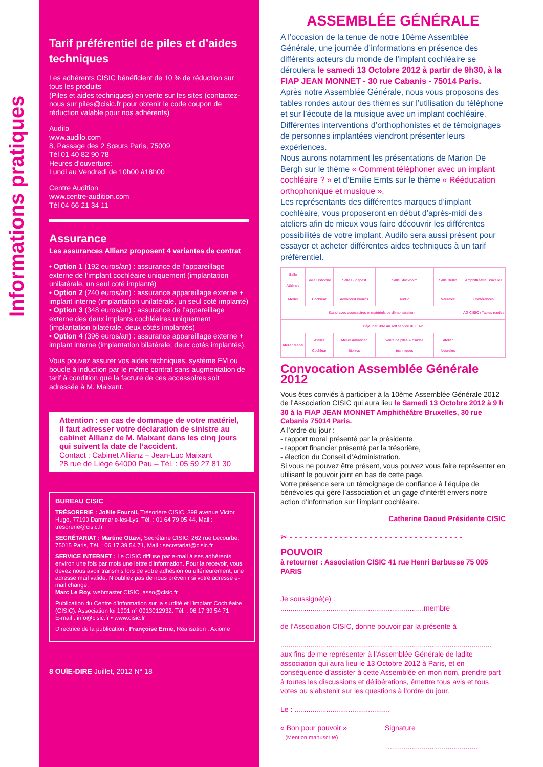Informations pratiques
Tarif préférentiel de piles et d’aides techniques
Les adhérents CISIC bénéficient de 10 % de réduction sur tous les produits
(Piles et aides techniques) en vente sur les sites (contactez-nous sur piles@cisic.fr pour obtenir le code coupon de réduction valable pour nos adhérents)
Audilo
www.audilo.com
8, Passage des 2 Sœurs Paris, 75009
Tél 01 40 82 90 78
Heures d’ouverture:
Lundi au Vendredi de 10h00 à18h00
Centre Audition
www.centre-audition.com
Tél 04 66 21 34 11
Assurance
Les assurances Allianz proposent 4 variantes de contrat
• Option 1 (192 euros/an) : assurance de l’appareillage externe de l’implant cochléaire uniquement (implantation unilatérale, un seul coté implanté)
• Option 2 (240 euros/an) : assurance appareillage externe + implant interne (implantation unilatérale, un seul coté implanté)
• Option 3 (348 euros/an) : assurance de l’appareillage externe des deux implants cochléaires uniquement (implantation bilatérale, deux côtés implantés)
• Option 4 (396 euros/an) : assurance appareillage externe + implant interne (implantation bilatérale, deux cotés implantés).
Vous pouvez assurer vos aides techniques, système FM ou boucle à induction par le même contrat sans augmentation de tarif à condition que la facture de ces accessoires soit adressée à M. Maixant.
Attention : en cas de dommage de votre matériel, il faut adresser votre déclaration de sinistre au cabinet Allianz de M. Maixant dans les cinq jours qui suivent la date de l’accident.
Contact : Cabinet Allianz – Jean-Luc Maixant
28 rue de Liège 64000 Pau – Tél. : 05 59 27 81 30
BUREAU CISIC
TRÉSORERIE : Joëlle Fournil, Trésorière CISIC, 398 avenue Victor Hugo, 77190 Dammarie-les-Lys, Tél. : 01 64 79 05 44, Mail : tresorerie@cisic.fr
SECRÉTARIAT : Martine Ottavi, Secrétaire CISIC, 262 rue Lecourbe,
75015 Paris, Tél. : 06 17 39 54 71, Mail : secretariat@cisic.fr
SERVICE INTERNET : Le CISIC diffuse par e-mail à ses adhérents environ une fois par mois une lettre d’information. Pour la recevoir, vous devez nous avoir transmis lors de votre adhésion ou ultérieurement, une adresse mail valide. N’oubliez pas de nous prévenir si votre adresse e-mail change.
Marc Le Roy, webmaster CISIC, asso@cisic.fr
Publication du Centre d’information sur la surdité et l’implant Cochléaire (CISIC). Association loi 1901 n° 0913012932. Tél. : 06 17 39 54 71
E-mail : info@cisic.fr • www.cisic.fr
Directrice de la publication : Françoise Ernie, Réalisation : Axiome
8 OUÏE-DIRE Juillet, 2012 N° 18
ASSEMBLÉE GÉNÉRALE
A l’occasion de la tenue de notre 10ème Assemblée Générale, une journée d’informations en présence des différents acteurs du monde de l’implant cochléaire se déroulera le samedi 13 Octobre 2012 à partir de 9h30, à la FIAP JEAN MONNET - 30 rue Cabanis - 75014 Paris.
Après notre Assemblée Générale, nous vous proposons des tables rondes autour des thèmes sur l’utilisation du téléphone et sur l’écoute de la musique avec un implant cochléaire. Différentes interventions d’orthophonistes et de témoignages de personnes implantées viendront présenter leurs expériences.
Nous aurons notamment les présentations de Marion De Bergh sur le thème « Comment téléphoner avec un implant cochléaire ? » et d’Emilie Ernts sur le thème « Rééducation orthophonique et musique ».
Les représentants des différentes marques d’implant cochléaire, vous proposeront en début d’après-midi des ateliers afin de mieux vous faire découvrir les différentes possibilités de votre implant. Audilo sera aussi présent pour essayer et acheter différentes aides techniques à un tarif préférentiel.
| Salle Athènes | Salle Lisbonne | Salle Budapest | Salle Stockholm | Salle Berlin | Amphithéâtre Bruxelles |
| Medel | Cochlear | Advanced Bionics | Audilo | Neurelec | Conférences |
| Stand avec accessoires et matériels de démonstration | | | | | AG CISIC / Tables rondes |
| Déjeuner libre au self service du FIAP | | | | | |
| Atelier Medel | Atelier Cochlear | Atelier Advanced Bionics | vente de piles & d’aides techniques | Atelier Neurelec | |
Convocation Assemblée Générale 2012
Vous êtes conviés à participer à la 10ème Assemblée Générale 2012 de l’Association CISIC qui aura lieu le Samedi 13 Octobre 2012 à 9 h 30 à la FIAP JEAN MONNET Amphithéâtre Bruxelles, 30 rue Cabanis 75014 Paris.
A l’ordre du jour :
- rapport moral présenté par la présidente,
- rapport financier présenté par la trésorière,
- élection du Conseil d’Administration.
Si vous ne pouvez être présent, vous pouvez vous faire représenter en utilisant le pouvoir joint en bas de cette page.
Votre présence sera un témoignage de confiance à l’équipe de bénévoles qui gère l’association et un gage d’intérêt envers notre action d’information sur l’implant cochléaire.
Catherine Daoud Présidente CISIC
✂ - - - - - - - - - - - - - - - - - - - - - - - - - - - - - - - - - - -
POUVOIR
à retourner : Association CISIC 41 rue Henri Barbusse 75 005 PARIS
Je soussigné(e) : ........................................................................membre
de l’Association CISIC, donne pouvoir par la présente à
..........................................................................................................
aux fins de me représenter à l’Assemblée Générale de ladite association qui aura lieu le 13 Octobre 2012 à Paris, et en conséquence d’assister à cette Assemblée en mon nom, prendre part à toutes les discussions et délibérations, émettre tous avis et tous votes ou s’abstenir sur les questions à l’ordre du jour.
Le : ................................................
« Bon pour pouvoir » Signature
(Mention manuscrite)
.............................................